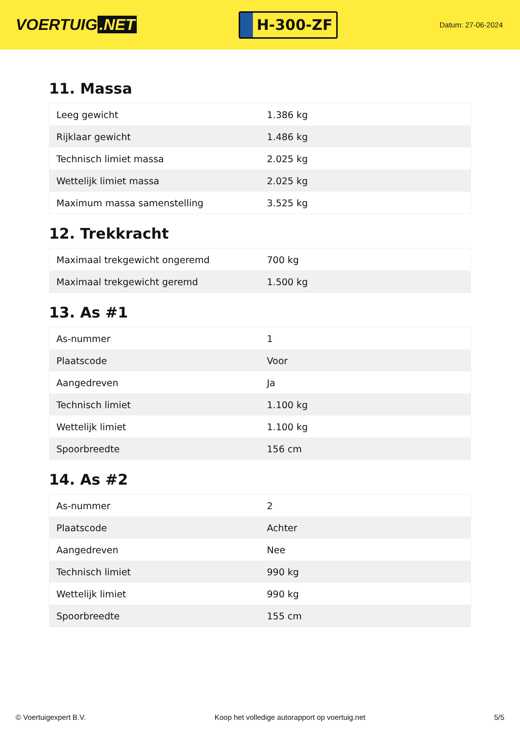VOERTUIG.NET
H-300-ZF
Datum: 27-06-2024
11. Massa
| Leeg gewicht | 1.386 kg |
| Rijklaar gewicht | 1.486 kg |
| Technisch limiet massa | 2.025 kg |
| Wettelijk limiet massa | 2.025 kg |
| Maximum massa samenstelling | 3.525 kg |
12. Trekkracht
| Maximaal trekgewicht ongeremd | 700 kg |
| Maximaal trekgewicht geremd | 1.500 kg |
13. As #1
| As-nummer | 1 |
| Plaatscode | Voor |
| Aangedreven | Ja |
| Technisch limiet | 1.100 kg |
| Wettelijk limiet | 1.100 kg |
| Spoorbreedte | 156 cm |
14. As #2
| As-nummer | 2 |
| Plaatscode | Achter |
| Aangedreven | Nee |
| Technisch limiet | 990 kg |
| Wettelijk limiet | 990 kg |
| Spoorbreedte | 155 cm |
© Voertuigexpert B.V. Koop het volledige autorapport op voertuig.net 5/5